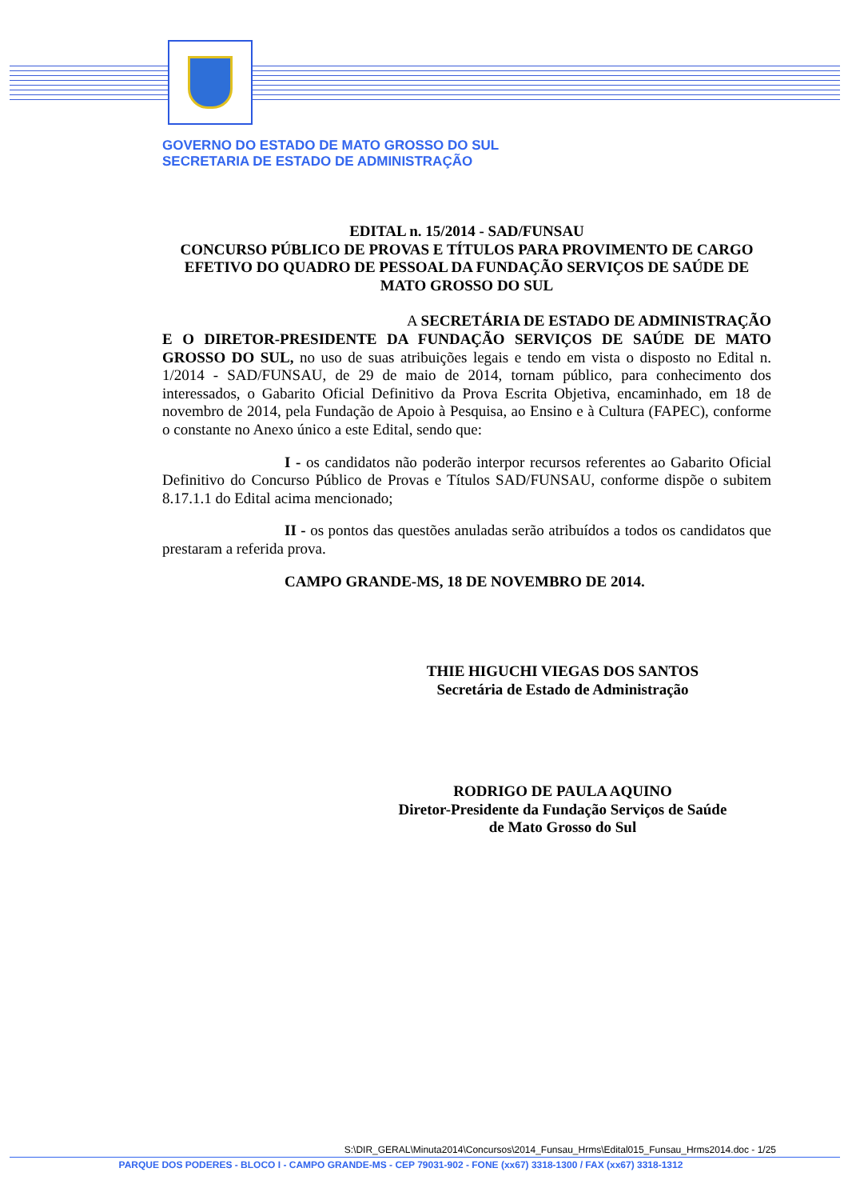GOVERNO DO ESTADO DE MATO GROSSO DO SUL
SECRETARIA DE ESTADO DE ADMINISTRAÇÃO
EDITAL n. 15/2014 - SAD/FUNSAU
CONCURSO PÚBLICO DE PROVAS E TÍTULOS PARA PROVIMENTO DE CARGO EFETIVO DO QUADRO DE PESSOAL DA FUNDAÇÃO SERVIÇOS DE SAÚDE DE MATO GROSSO DO SUL
A SECRETÁRIA DE ESTADO DE ADMINISTRAÇÃO E O DIRETOR-PRESIDENTE DA FUNDAÇÃO SERVIÇOS DE SAÚDE DE MATO GROSSO DO SUL, no uso de suas atribuições legais e tendo em vista o disposto no Edital n. 1/2014 - SAD/FUNSAU, de 29 de maio de 2014, tornam público, para conhecimento dos interessados, o Gabarito Oficial Definitivo da Prova Escrita Objetiva, encaminhado, em 18 de novembro de 2014, pela Fundação de Apoio à Pesquisa, ao Ensino e à Cultura (FAPEC), conforme o constante no Anexo único a este Edital, sendo que:
I - os candidatos não poderão interpor recursos referentes ao Gabarito Oficial Definitivo do Concurso Público de Provas e Títulos SAD/FUNSAU, conforme dispõe o subitem 8.17.1.1 do Edital acima mencionado;
II - os pontos das questões anuladas serão atribuídos a todos os candidatos que prestaram a referida prova.
CAMPO GRANDE-MS, 18 DE NOVEMBRO DE 2014.
THIE HIGUCHI VIEGAS DOS SANTOS
Secretária de Estado de Administração
RODRIGO DE PAULA AQUINO
Diretor-Presidente da Fundação Serviços de Saúde
de Mato Grosso do Sul
S:\DIR_GERAL\Minuta2014\Concursos\2014_Funsau_Hrms\Edital015_Funsau_Hrms2014.doc - 1/25
PARQUE DOS PODERES - BLOCO I - CAMPO GRANDE-MS - CEP 79031-902 - FONE (xx67) 3318-1300 / FAX (xx67) 3318-1312